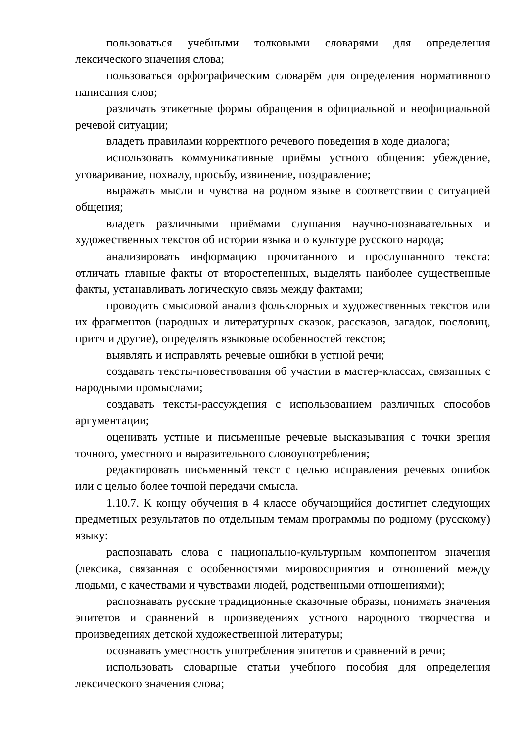пользоваться учебными толковыми словарями для определения лексического значения слова;
пользоваться орфографическим словарём для определения нормативного написания слов;
различать этикетные формы обращения в официальной и неофициальной речевой ситуации;
владеть правилами корректного речевого поведения в ходе диалога;
использовать коммуникативные приёмы устного общения: убеждение, уговаривание, похвалу, просьбу, извинение, поздравление;
выражать мысли и чувства на родном языке в соответствии с ситуацией общения;
владеть различными приёмами слушания научно-познавательных и художественных текстов об истории языка и о культуре русского народа;
анализировать информацию прочитанного и прослушанного текста: отличать главные факты от второстепенных, выделять наиболее существенные факты, устанавливать логическую связь между фактами;
проводить смысловой анализ фольклорных и художественных текстов или их фрагментов (народных и литературных сказок, рассказов, загадок, пословиц, притч и другие), определять языковые особенностей текстов;
выявлять и исправлять речевые ошибки в устной речи;
создавать тексты-повествования об участии в мастер-классах, связанных с народными промыслами;
создавать тексты-рассуждения с использованием различных способов аргументации;
оценивать устные и письменные речевые высказывания с точки зрения точного, уместного и выразительного словоупотребления;
редактировать письменный текст с целью исправления речевых ошибок или с целью более точной передачи смысла.
1.10.7. К концу обучения в 4 классе обучающийся достигнет следующих предметных результатов по отдельным темам программы по родному (русскому) языку:
распознавать слова с национально-культурным компонентом значения (лексика, связанная с особенностями мировосприятия и отношений между людьми, с качествами и чувствами людей, родственными отношениями);
распознавать русские традиционные сказочные образы, понимать значения эпитетов и сравнений в произведениях устного народного творчества и произведениях детской художественной литературы;
осознавать уместность употребления эпитетов и сравнений в речи;
использовать словарные статьи учебного пособия для определения лексического значения слова;